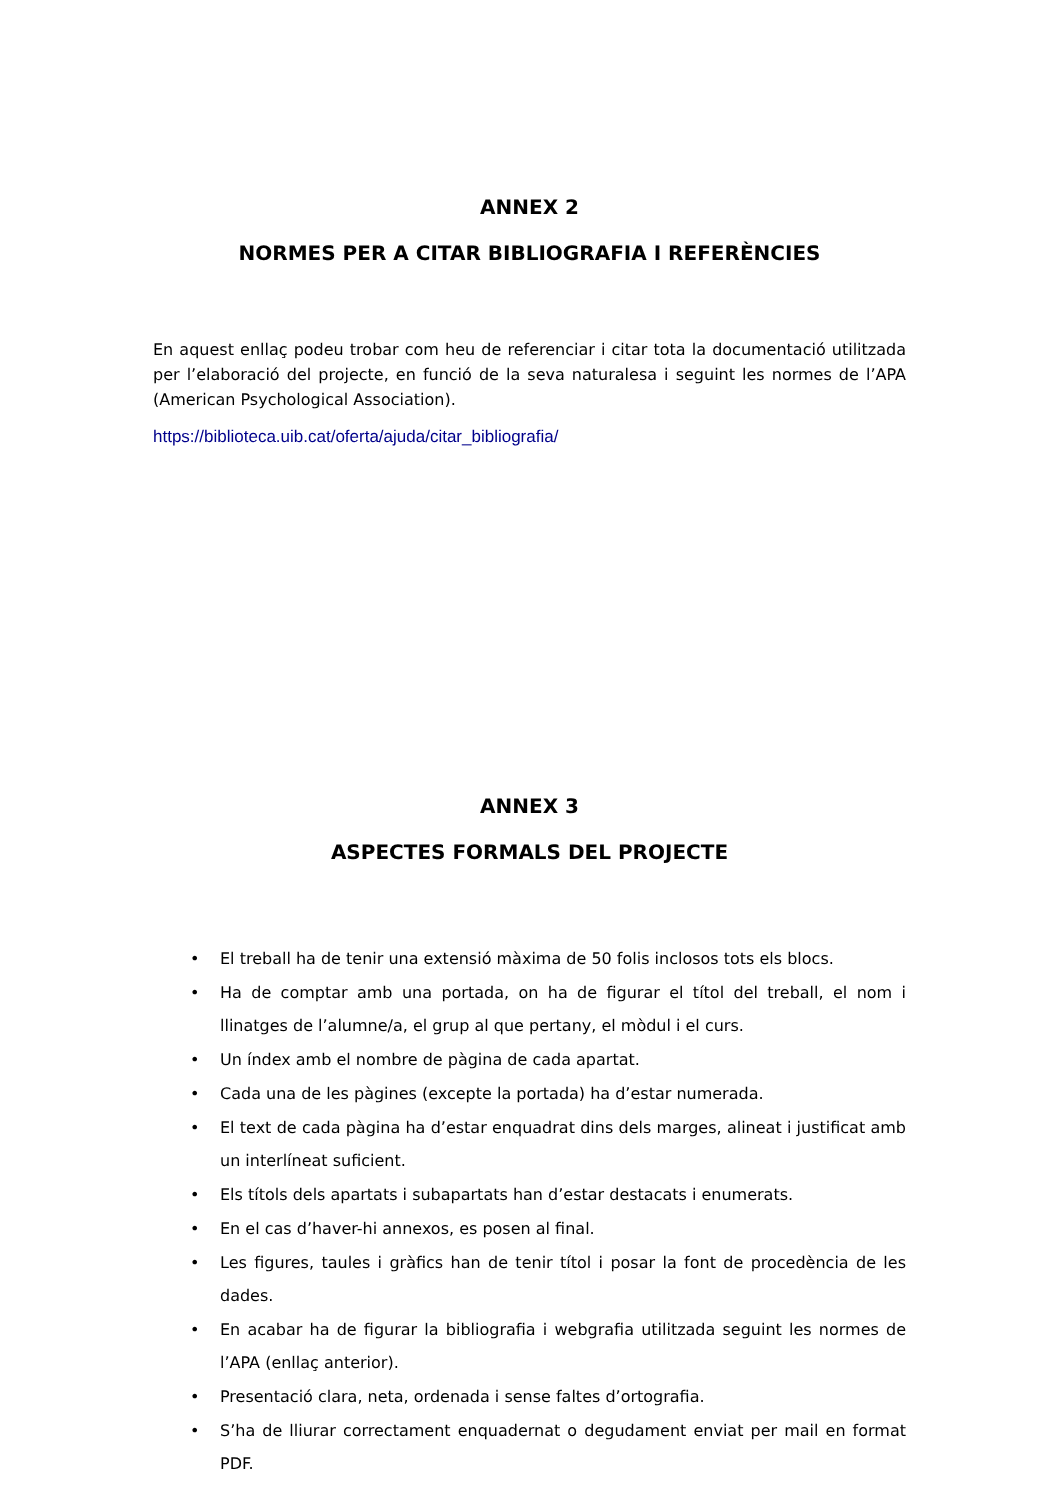ANNEX 2
NORMES PER A CITAR BIBLIOGRAFIA I REFERÈNCIES
En aquest enllaç podeu trobar com heu de referenciar i citar tota la documentació utilitzada per l’elaboració del projecte, en funció de la seva naturalesa i seguint les normes de l’APA (American Psychological Association).
https://biblioteca.uib.cat/oferta/ajuda/citar_bibliografia/
ANNEX 3
ASPECTES FORMALS DEL PROJECTE
• El treball ha de tenir una extensió màxima de 50 folis inclosos tots els blocs.
• Ha de comptar amb una portada, on ha de figurar el títol del treball, el nom i llinatges de l’alumne/a, el grup al que pertany, el mòdul i el curs.
• Un índex amb el nombre de pàgina de cada apartat.
• Cada una de les pàgines (excepte la portada) ha d’estar numerada.
• El text de cada pàgina ha d’estar enquadrat dins dels marges, alineat i justificat amb un interlíneat suficient.
• Els títols dels apartats i subapartats han d’estar destacats i enumerats.
• En el cas d’haver-hi annexos, es posen al final.
• Les figures, taules i gràfics han de tenir títol i posar la font de procedència de les dades.
• En acabar ha de figurar la bibliografia i webgrafia utilitzada seguint les normes de l’APA (enllaç anterior).
• Presentació clara, neta, ordenada i sense faltes d’ortografia.
• S’ha de lliurar correctament enquadernat o degudament enviat per mail en format PDF.